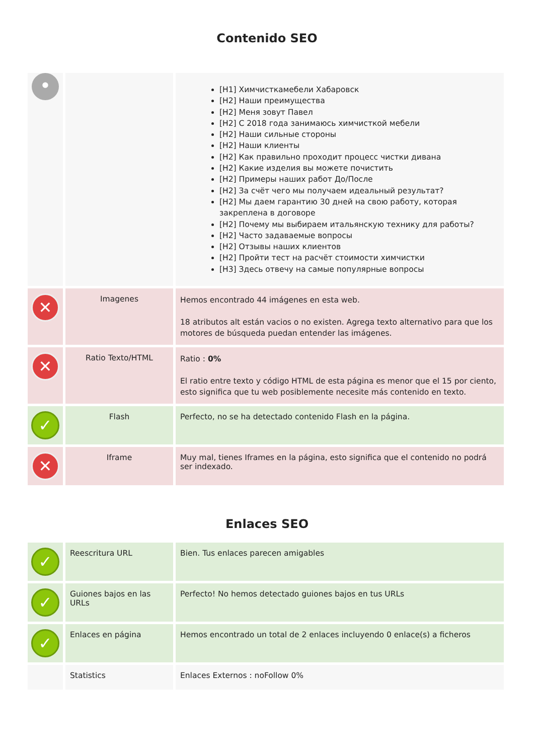Contenido SEO
| • | | [H1] Химчисткамебели Хабаровск [H2] Наши преимущества [H2] Меня зовут Павел [H2] С 2018 года занимаюсь химчисткой мебели [H2] Наши сильные стороны [H2] Наши клиенты [H2] Как правильно проходит процесс чистки дивана [H2] Какие изделия вы можете почистить [H2] Примеры наших работ До/После [H2] За счёт чего мы получаем идеальный результат? [H2] Мы даем гарантию 30 дней на свою работу, которая закреплена в договоре [H2] Почему мы выбираем итальянскую технику для работы? [H2] Часто задаваемые вопросы [H2] Отзывы наших клиентов [H2] Пройти тест на расчёт стоимости химчистки [H3] Здесь отвечу на самые популярные вопросы |
| ✕ | Imagenes | Hemos encontrado 44 imágenes en esta web. 18 atributos alt están vacios o no existen. Agrega texto alternativo para que los motores de búsqueda puedan entender las imágenes. |
| ✕ | Ratio Texto/HTML | Ratio : 0% El ratio entre texto y código HTML de esta página es menor que el 15 por ciento, esto significa que tu web posiblemente necesite más contenido en texto. |
| ✓ | Flash | Perfecto, no se ha detectado contenido Flash en la página. |
| ✕ | Iframe | Muy mal, tienes Iframes en la página, esto significa que el contenido no podrá ser indexado. |
Enlaces SEO
| ✓ | Reescritura URL | Bien. Tus enlaces parecen amigables |
| ✓ | Guiones bajos en las URLs | Perfecto! No hemos detectado guiones bajos en tus URLs |
| ✓ | Enlaces en página | Hemos encontrado un total de 2 enlaces incluyendo 0 enlace(s) a ficheros |
| | Statistics | Enlaces Externos : noFollow 0% |